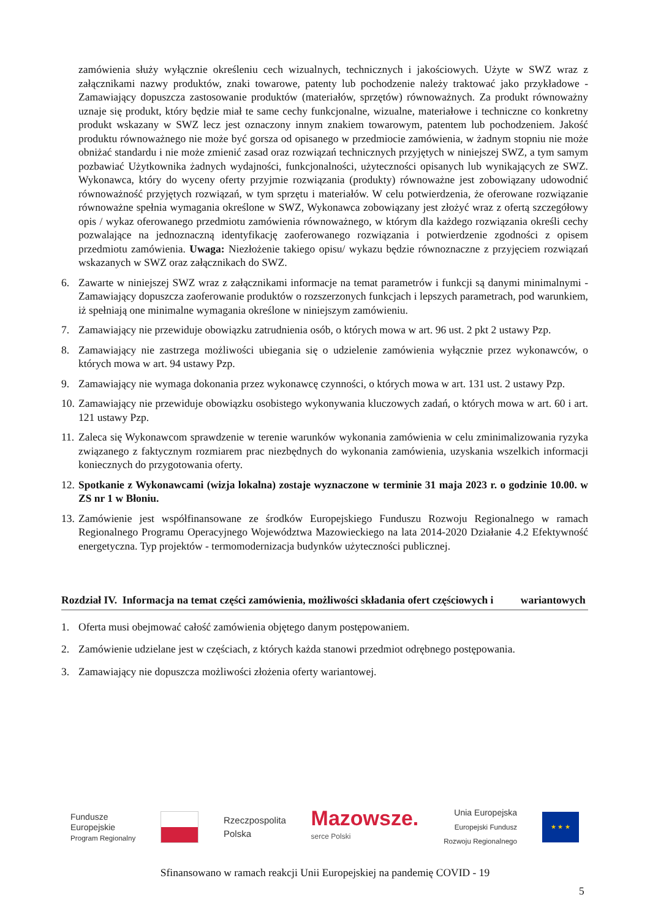zamówienia służy wyłącznie określeniu cech wizualnych, technicznych i jakościowych. Użyte w SWZ wraz z załącznikami nazwy produktów, znaki towarowe, patenty lub pochodzenie należy traktować jako przykładowe - Zamawiający dopuszcza zastosowanie produktów (materiałów, sprzętów) równoważnych. Za produkt równoważny uznaje się produkt, który będzie miał te same cechy funkcjonalne, wizualne, materiałowe i techniczne co konkretny produkt wskazany w SWZ lecz jest oznaczony innym znakiem towarowym, patentem lub pochodzeniem. Jakość produktu równoważnego nie może być gorsza od opisanego w przedmiocie zamówienia, w żadnym stopniu nie może obniżać standardu i nie może zmienić zasad oraz rozwiązań technicznych przyjętych w niniejszej SWZ, a tym samym pozbawiać Użytkownika żadnych wydajności, funkcjonalności, użyteczności opisanych lub wynikających ze SWZ. Wykonawca, który do wyceny oferty przyjmie rozwiązania (produkty) równoważne jest zobowiązany udowodnić równoważność przyjętych rozwiązań, w tym sprzętu i materiałów. W celu potwierdzenia, że oferowane rozwiązanie równoważne spełnia wymagania określone w SWZ, Wykonawca zobowiązany jest złożyć wraz z ofertą szczegółowy opis / wykaz oferowanego przedmiotu zamówienia równoważnego, w którym dla każdego rozwiązania określi cechy pozwalające na jednoznaczną identyfikację zaoferowanego rozwiązania i potwierdzenie zgodności z opisem przedmiotu zamówienia. Uwaga: Niezłożenie takiego opisu/ wykazu będzie równoznaczne z przyjęciem rozwiązań wskazanych w SWZ oraz załącznikach do SWZ.
6. Zawarte w niniejszej SWZ wraz z załącznikami informacje na temat parametrów i funkcji są danymi minimalnymi - Zamawiający dopuszcza zaoferowanie produktów o rozszerzonych funkcjach i lepszych parametrach, pod warunkiem, iż spełniają one minimalne wymagania określone w niniejszym zamówieniu.
7. Zamawiający nie przewiduje obowiązku zatrudnienia osób, o których mowa w art. 96 ust. 2 pkt 2 ustawy Pzp.
8. Zamawiający nie zastrzega możliwości ubiegania się o udzielenie zamówienia wyłącznie przez wykonawców, o których mowa w art. 94 ustawy Pzp.
9. Zamawiający nie wymaga dokonania przez wykonawcę czynności, o których mowa w art. 131 ust. 2 ustawy Pzp.
10. Zamawiający nie przewiduje obowiązku osobistego wykonywania kluczowych zadań, o których mowa w art. 60 i art. 121 ustawy Pzp.
11. Zaleca się Wykonawcom sprawdzenie w terenie warunków wykonania zamówienia w celu zminimalizowania ryzyka związanego z faktycznym rozmiarem prac niezbędnych do wykonania zamówienia, uzyskania wszelkich informacji koniecznych do przygotowania oferty.
12. Spotkanie z Wykonawcami (wizja lokalna) zostaje wyznaczone w terminie 31 maja 2023 r. o godzinie 10.00. w ZS nr 1 w Błoniu.
13. Zamówienie jest współfinansowane ze środków Europejskiego Funduszu Rozwoju Regionalnego w ramach Regionalnego Programu Operacyjnego Województwa Mazowieckiego na lata 2014-2020 Działanie 4.2 Efektywność energetyczna. Typ projektów - termomodernizacja budynków użyteczności publicznej.
Rozdział IV. Informacja na temat części zamówienia, możliwości składania ofert częściowych i wariantowych
1. Oferta musi obejmować całość zamówienia objętego danym postępowaniem.
2. Zamówienie udzielane jest w częściach, z których każda stanowi przedmiot odrębnego postępowania.
3. Zamawiający nie dopuszcza możliwości złożenia oferty wariantowej.
Fundusze
Europejskie
Program Regionalny
Rzeczpospolita
Polska
Mazowsze.
serce Polski
Unia Europejska
Europejski Fundusz
Rozwoju Regionalnego
★ ★ ★
Sfinansowano w ramach reakcji Unii Europejskiej na pandemię COVID - 19
5